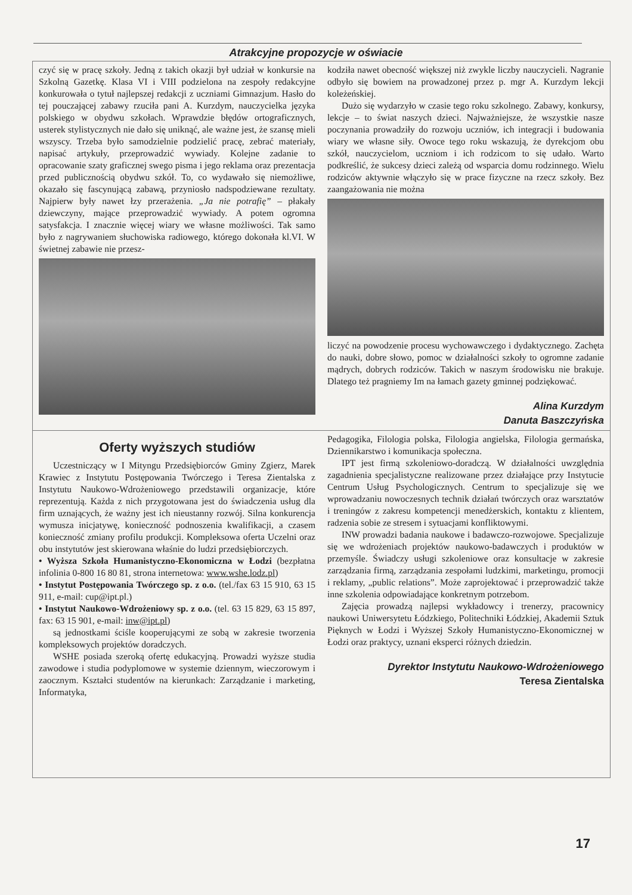Atrakcyjne propozycje w oświacie
czyć się w pracę szkoły. Jedną z takich okazji był udział w konkursie na Szkolną Gazetkę. Klasa VI i VIII podzielona na zespoły redakcyjne konkurowała o tytuł najlepszej redakcji z uczniami Gimnazjum. Hasło do tej pouczającej zabawy rzuciła pani A. Kurzdym, nauczycielka języka polskiego w obydwu szkołach. Wprawdzie błędów ortograficznych, usterek stylistycznych nie dało się uniknąć, ale ważne jest, że szansę mieli wszyscy. Trzeba było samodzielnie podzielić pracę, zebrać materiały, napisać artykuły, przeprowadzić wywiady. Kolejne zadanie to opracowanie szaty graficznej swego pisma i jego reklama oraz prezentacja przed publicznością obydwu szkół. To, co wydawało się niemożliwe, okazało się fascynującą zabawą, przyniosło nadspodziewane rezultaty. Najpierw były nawet łzy przerażenia. „Ja nie potrafię” – płakały dziewczyny, mające przeprowadzić wywiady. A potem ogromna satysfakcja. I znacznie więcej wiary we własne możliwości. Tak samo było z nagrywaniem słuchowiska radiowego, którego dokonała kl.VI. W świetnej zabawie nie przesz-
kodziła nawet obecność większej niż zwykle liczby nauczycieli. Nagranie odbyło się bowiem na prowadzonej przez p. mgr A. Kurzdym lekcji koleżeńskiej.
Dużo się wydarzyło w czasie tego roku szkolnego. Zabawy, konkursy, lekcje – to świat naszych dzieci. Najważniejsze, że wszystkie nasze poczynania prowadziły do rozwoju uczniów, ich integracji i budowania wiary we własne siły. Owoce tego roku wskazują, że dyrekcjom obu szkół, nauczycielom, uczniom i ich rodzicom to się udało. Warto podkreślić, że sukcesy dzieci zależą od wsparcia domu rodzinnego. Wielu rodziców aktywnie włączyło się w prace fizyczne na rzecz szkoły. Bez zaangażowania nie można
liczyć na powodzenie procesu wychowawczego i dydaktycznego. Zachęta do nauki, dobre słowo, pomoc w działalności szkoły to ogromne zadanie mądrych, dobrych rodziców. Takich w naszym środowisku nie brakuje. Dlatego też pragniemy Im na łamach gazety gminnej podziękować.
Alina Kurzdym
Danuta Baszczyńska
Oferty wyższych studiów
Uczestniczący w I Mityngu Przedsiębiorców Gminy Zgierz, Marek Krawiec z Instytutu Postępowania Twórczego i Teresa Zientalska z Instytutu Naukowo-Wdrożeniowego przedstawili organizacje, które reprezentują. Każda z nich przygotowana jest do świadczenia usług dla firm uznających, że ważny jest ich nieustanny rozwój. Silna konkurencja wymusza inicjatywę, konieczność podnoszenia kwalifikacji, a czasem konieczność zmiany profilu produkcji. Kompleksowa oferta Uczelni oraz obu instytutów jest skierowana właśnie do ludzi przedsiębiorczych.
• Wyższa Szkoła Humanistyczno-Ekonomiczna w Łodzi (bezpłatna infolinia 0-800 16 80 81, strona internetowa: www.wshe.lodz.pl)
• Instytut Postępowania Twórczego sp. z o.o. (tel./fax 63 15 910, 63 15 911, e-mail: cup@ipt.pl.)
• Instytut Naukowo-Wdrożeniowy sp. z o.o. (tel. 63 15 829, 63 15 897, fax: 63 15 901, e-mail: inw@ipt.pl)
są jednostkami ściśle kooperującymi ze sobą w zakresie tworzenia kompleksowych projektów doradczych.
WSHE posiada szeroką ofertę edukacyjną. Prowadzi wyższe studia zawodowe i studia podyplomowe w systemie dziennym, wieczorowym i zaocznym. Kształci studentów na kierunkach: Zarządzanie i marketing, Informatyka,
Pedagogika, Filologia polska, Filologia angielska, Filologia germańska, Dziennikarstwo i komunikacja społeczna.
IPT jest firmą szkoleniowo-doradczą. W działalności uwzględnia zagadnienia specjalistyczne realizowane przez działające przy Instytucie Centrum Usług Psychologicznych. Centrum to specjalizuje się we wprowadzaniu nowoczesnych technik działań twórczych oraz warsztatów i treningów z zakresu kompetencji menedżerskich, kontaktu z klientem, radzenia sobie ze stresem i sytuacjami konfliktowymi.
INW prowadzi badania naukowe i badawczo-rozwojowe. Specjalizuje się we wdrożeniach projektów naukowo-badawczych i produktów w przemyśle. Świadczy usługi szkoleniowe oraz konsultacje w zakresie zarządzania firmą, zarządzania zespołami ludzkimi, marketingu, promocji i reklamy, „public relations”. Może zaprojektować i przeprowadzić także inne szkolenia odpowiadające konkretnym potrzebom.
Zajęcia prowadzą najlepsi wykładowcy i trenerzy, pracownicy naukowi Uniwersytetu Łódzkiego, Politechniki Łódzkiej, Akademii Sztuk Pięknych w Łodzi i Wyższej Szkoły Humanistyczno-Ekonomicznej w Łodzi oraz praktycy, uznani eksperci różnych dziedzin.
Dyrektor Instytutu Naukowo-Wdrożeniowego
Teresa Zientalska
17